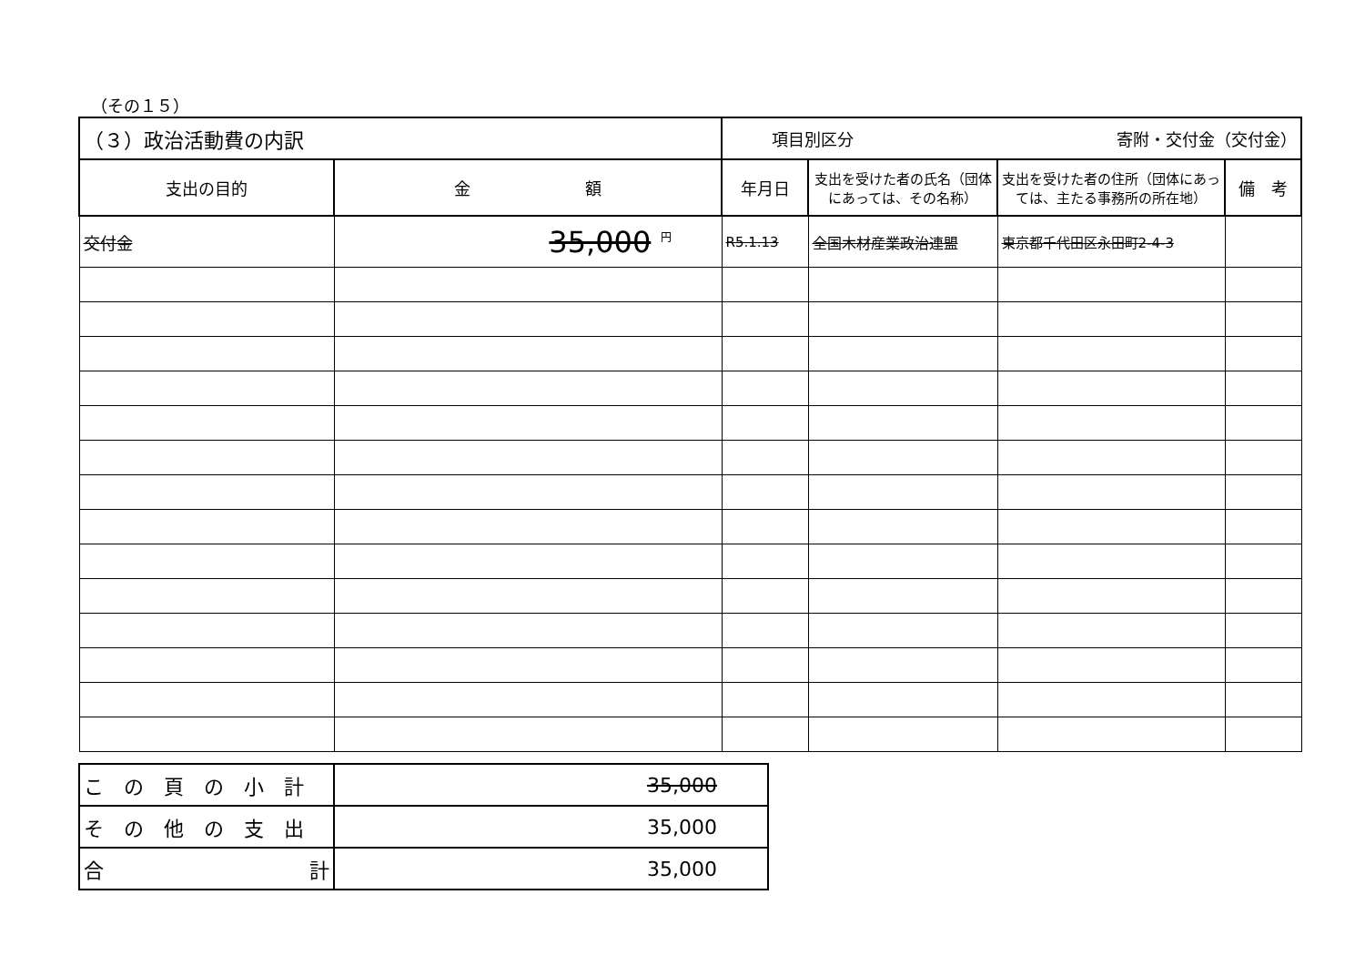（その１５）
| （３）政治活動費の内訳 | | 項目別区分 寄附・交付金（交付金） | | | |
| 支出の目的 | 金 額 | 年月日 | 支出を受けた者の氏名（団体にあっては、その名称） | 支出を受けた者の住所（団体にあっては、主たる事務所の所在地） | 備 考 |
| 交付金 | 35,000 <sup>円</sup> | R5.1.13 | 全国木材産業政治連盟 | 東京都千代田区永田町2-4-3 | |
| この頁の小計 | 35,000 |
| その他の支出 | 35,000 |
| 合 計 | 35,000 |